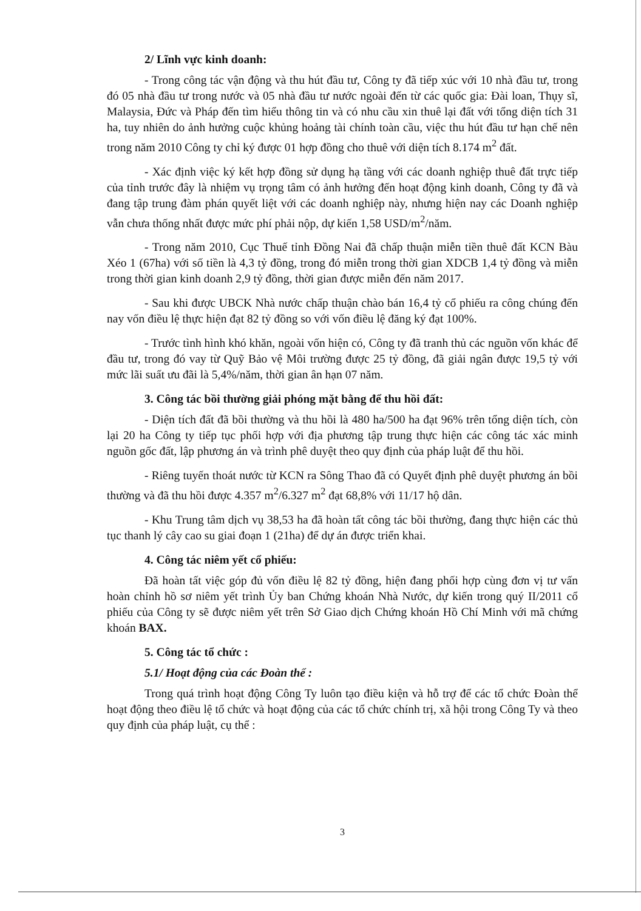2/ Lĩnh vực kinh doanh:
- Trong công tác vận động và thu hút đầu tư, Công ty đã tiếp xúc với 10 nhà đầu tư, trong đó 05 nhà đầu tư trong nước và 05 nhà đầu tư nước ngoài đến từ các quốc gia: Đài loan, Thụy sĩ, Malaysia, Đức và Pháp đến tìm hiểu thông tin và có nhu cầu xin thuê lại đất với tổng diện tích 31 ha, tuy nhiên do ảnh hưởng cuộc khủng hoảng tài chính toàn cầu, việc thu hút đầu tư hạn chế nên trong năm 2010 Công ty chỉ ký được 01 hợp đồng cho thuê với diện tích 8.174 m<sup>2</sup> đất.
- Xác định việc ký kết hợp đồng sử dụng hạ tầng với các doanh nghiệp thuê đất trực tiếp của tỉnh trước đây là nhiệm vụ trọng tâm có ảnh hưởng đến hoạt động kinh doanh, Công ty đã và đang tập trung đàm phán quyết liệt với các doanh nghiệp này, nhưng hiện nay các Doanh nghiệp vẫn chưa thống nhất được mức phí phải nộp, dự kiến 1,58 USD/m<sup>2</sup>/năm.
- Trong năm 2010, Cục Thuế tỉnh Đồng Nai đã chấp thuận miễn tiền thuê đất KCN Bàu Xéo 1 (67ha) với số tiền là 4,3 tỷ đồng, trong đó miễn trong thời gian XDCB 1,4 tỷ đồng và miễn trong thời gian kinh doanh 2,9 tỷ đồng, thời gian được miễn đến năm 2017.
- Sau khi được UBCK Nhà nước chấp thuận chào bán 16,4 tỷ cổ phiếu ra công chúng đến nay vốn điều lệ thực hiện đạt 82 tỷ đồng so với vốn điều lệ đăng ký đạt 100%.
- Trước tình hình khó khăn, ngoài vốn hiện có, Công ty đã tranh thủ các nguồn vốn khác để đầu tư, trong đó vay từ Quỹ Bảo vệ Môi trường được 25 tỷ đồng, đã giải ngân được 19,5 tỷ với mức lãi suất ưu đãi là 5,4%/năm, thời gian ân hạn 07 năm.
3. Công tác bồi thường giải phóng mặt bằng để thu hồi đất:
- Diện tích đất đã bồi thường và thu hồi là 480 ha/500 ha đạt 96% trên tổng diện tích, còn lại 20 ha Công ty tiếp tục phối hợp với địa phương tập trung thực hiện các công tác xác minh nguồn gốc đất, lập phương án và trình phê duyệt theo quy định của pháp luật để thu hồi.
- Riêng tuyến thoát nước từ KCN ra Sông Thao đã có Quyết định phê duyệt phương án bồi thường và đã thu hồi được 4.357 m<sup>2</sup>/6.327 m<sup>2</sup> đạt 68,8% với 11/17 hộ dân.
- Khu Trung tâm dịch vụ 38,53 ha đã hoàn tất công tác bồi thường, đang thực hiện các thủ tục thanh lý cây cao su giai đoạn 1 (21ha) để dự án được triển khai.
4. Công tác niêm yết cổ phiếu:
Đã hoàn tất việc góp đủ vốn điều lệ 82 tỷ đồng, hiện đang phối hợp cùng đơn vị tư vấn hoàn chỉnh hồ sơ niêm yết trình Ủy ban Chứng khoán Nhà Nước, dự kiến trong quý II/2011 cổ phiếu của Công ty sẽ được niêm yết trên Sở Giao dịch Chứng khoán Hồ Chí Minh với mã chứng khoán BAX.
5. Công tác tổ chức :
5.1/ Hoạt động của các Đoàn thể :
Trong quá trình hoạt động Công Ty luôn tạo điều kiện và hỗ trợ để các tổ chức Đoàn thể hoạt động theo điều lệ tổ chức và hoạt động của các tổ chức chính trị, xã hội trong Công Ty và theo quy định của pháp luật, cụ thể :
3